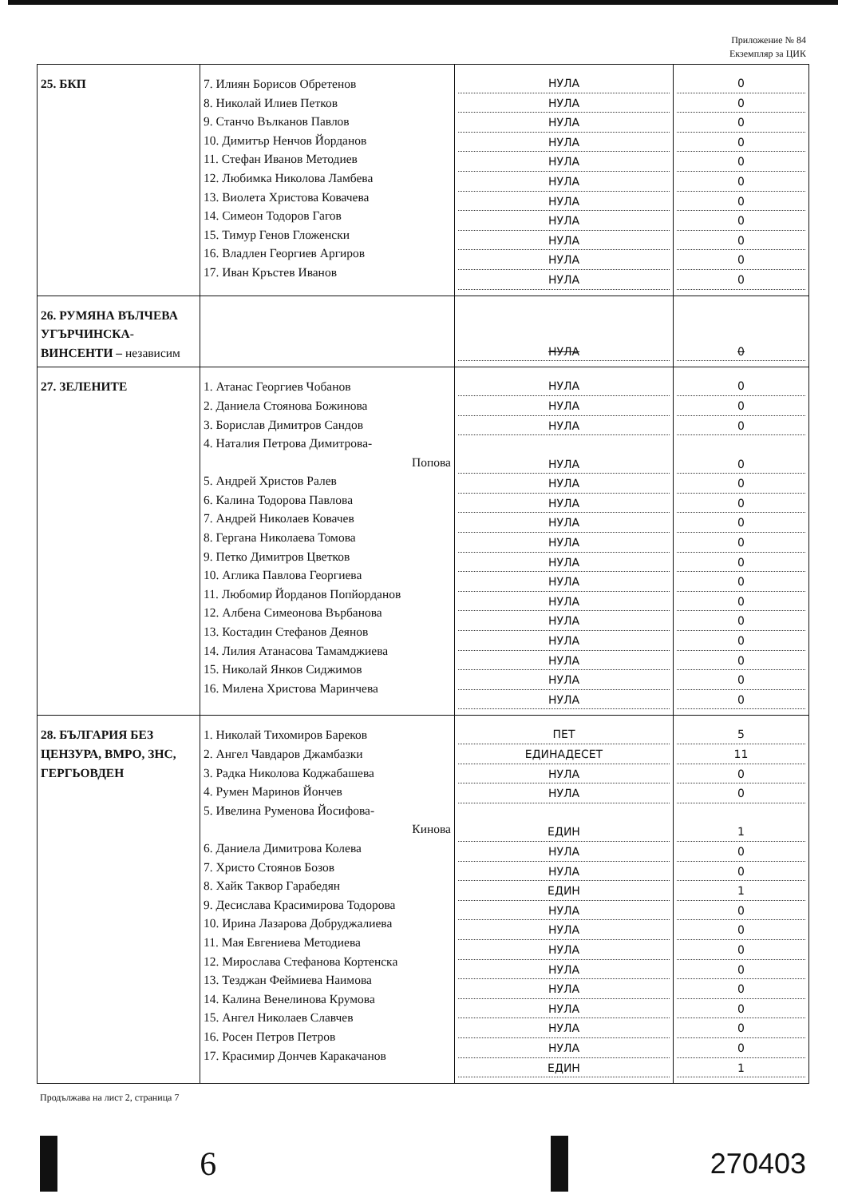Приложение № 84
Екземпляр за ЦИК
| 25. БКП | 7. Илиян Борисов Обретенов 8. Николай Илиев Петков 9. Станчо Вълканов Павлов 10. Димитър Ненчов Йорданов 11. Стефан Иванов Методиев 12. Любимка Николова Ламбева 13. Виолета Христова Ковачева 14. Симеон Тодоров Гагов 15. Тимур Генов Гложенски 16. Владлен Георгиев Аргиров 17. Иван Кръстев Иванов | НУЛА НУЛА НУЛА НУЛА НУЛА НУЛА НУЛА НУЛА НУЛА НУЛА НУЛА | 0 0 0 0 0 0 0 0 0 0 0 |
| 26. РУМЯНА ВЪЛЧЕВА УГЪРЧИНСКА-ВИНСЕНТИ – независим | | НУЛА | 0 |
| 27. ЗЕЛЕНИТЕ | 1. Атанас Георгиев Чобанов 2. Даниела Стоянова Божинова 3. Борислав Димитров Сандов 4. Наталия Петрова Димитрова- Попова 5. Андрей Христов Ралев 6. Калина Тодорова Павлова 7. Андрей Николаев Ковачев 8. Гергана Николаева Томова 9. Петко Димитров Цветков 10. Аглика Павлова Георгиева 11. Любомир Йорданов Попйорданов 12. Албена Симеонова Върбанова 13. Костадин Стефанов Деянов 14. Лилия Атанасова Тамамджиева 15. Николай Янков Сиджимов 16. Милена Христова Маринчева | НУЛА НУЛА НУЛА НУЛА НУЛА НУЛА НУЛА НУЛА НУЛА НУЛА НУЛА НУЛА НУЛА НУЛА НУЛА НУЛА | 0 0 0 0 0 0 0 0 0 0 0 0 0 0 0 0 |
| 28. БЪЛГАРИЯ БЕЗ ЦЕНЗУРА, ВМРО, ЗНС, ГЕРГЬОВДЕН | 1. Николай Тихомиров Бареков 2. Ангел Чавдаров Джамбазки 3. Радка Николова Коджабашева 4. Румен Маринов Йончев 5. Ивелина Руменова Йосифова- Кинова 6. Даниела Димитрова Колева 7. Христо Стоянов Бозов 8. Хайк Таквор Гарабедян 9. Десислава Красимирова Тодорова 10. Ирина Лазарова Добруджалиева 11. Мая Евгениева Методиева 12. Мирослава Стефанова Кортенска 13. Тезджан Феймиева Наимова 14. Калина Венелинова Крумова 15. Ангел Николаев Славчев 16. Росен Петров Петров 17. Красимир Дончев Каракачанов | ПЕТ ЕДИНАДЕСЕТ НУЛА НУЛА ЕДИН НУЛА НУЛА ЕДИН НУЛА НУЛА НУЛА НУЛА НУЛА НУЛА НУЛА НУЛА ЕДИН | 5 11 0 0 1 0 0 1 0 0 0 0 0 0 0 0 1 |
Продължава на лист 2, страница 7
6
270403